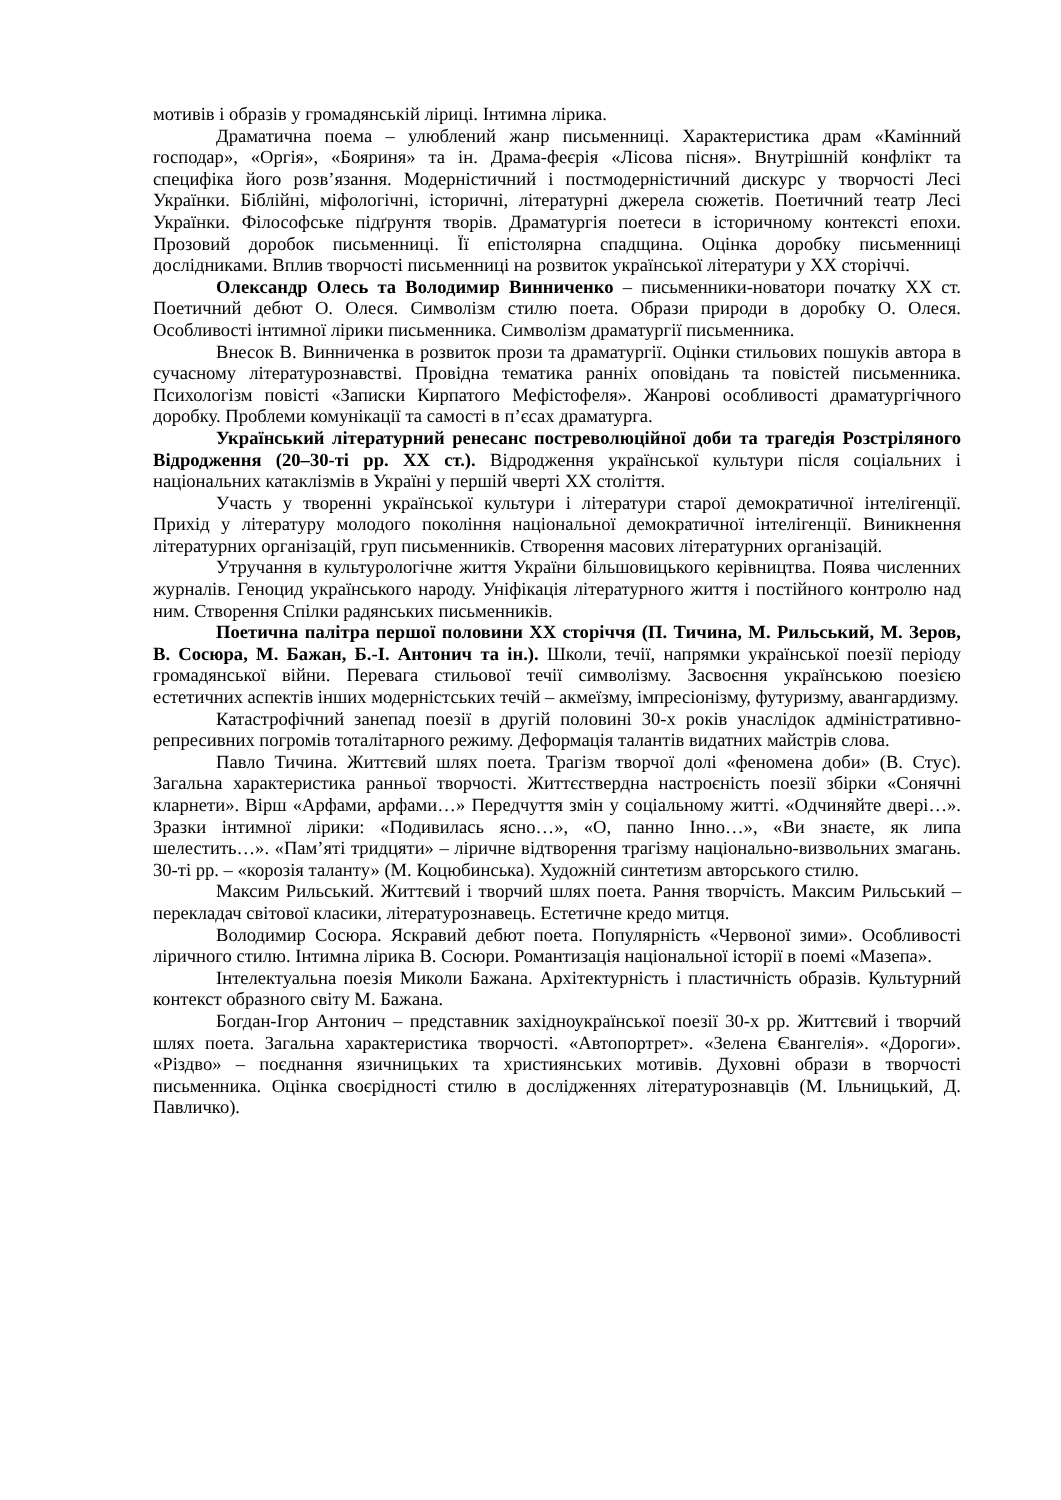мотивів і образів у громадянській ліриці. Інтимна лірика.
Драматична поема – улюблений жанр письменниці. Характеристика драм «Камінний господар», «Оргія», «Бояриня» та ін. Драма-феєрія «Лісова пісня». Внутрішній конфлікт та специфіка його розв’язання. Модерністичний і постмодерністичний дискурс у творчості Лесі Українки. Біблійні, міфологічні, історичні, літературні джерела сюжетів. Поетичний театр Лесі Українки. Філософське підґрунтя творів. Драматургія поетеси в історичному контексті епохи. Прозовий доробок письменниці. Її епістолярна спадщина. Оцінка доробку письменниці дослідниками. Вплив творчості письменниці на розвиток української літератури у ХХ сторіччі.
Олександр Олесь та Володимир Винниченко – письменники-новатори початку ХХ ст. Поетичний дебют О. Олеся. Символізм стилю поета. Образи природи в доробку О. Олеся. Особливості інтимної лірики письменника. Символізм драматургії письменника.
Внесок В. Винниченка в розвиток прози та драматургії. Оцінки стильових пошуків автора в сучасному літературознавстві. Провідна тематика ранніх оповідань та повістей письменника. Психологізм повісті «Записки Кирпатого Мефістофеля». Жанрові особливості драматургічного доробку. Проблеми комунікації та самості в п’єсах драматурга.
Український літературний ренесанс постреволюційної доби та трагедія Розстріляного Відродження (20–30-ті рр. ХХ ст.). Відродження української культури після соціальних і національних катаклізмів в Україні у першій чверті ХХ століття.
Участь у творенні української культури і літератури старої демократичної інтелігенції. Прихід у літературу молодого покоління національної демократичної інтелігенції. Виникнення літературних організацій, груп письменників. Створення масових літературних організацій.
Утручання в культурологічне життя України більшовицького керівництва. Поява численних журналів. Геноцид українського народу. Уніфікація літературного життя і постійного контролю над ним. Створення Спілки радянських письменників.
Поетична палітра першої половини ХХ сторіччя (П. Тичина, М. Рильський, М. Зеров, В. Сосюра, М. Бажан, Б.-І. Антонич та ін.). Школи, течії, напрямки української поезії періоду громадянської війни. Перевага стильової течії символізму. Засвоєння українською поезією естетичних аспектів інших модерністських течій – акмеїзму, імпресіонізму, футуризму, авангардизму.
Катастрофічний занепад поезії в другій половині 30-х років унаслідок адміністративно-репресивних погромів тоталітарного режиму. Деформація талантів видатних майстрів слова.
Павло Тичина. Життєвий шлях поета. Трагізм творчої долі «феномена доби» (В. Стус). Загальна характеристика ранньої творчості. Життєствердна настроєність поезії збірки «Сонячні кларнети». Вірш «Арфами, арфами…» Передчуття змін у соціальному житті. «Одчиняйте двері…». Зразки інтимної лірики: «Подивилась ясно…», «О, панно Інно…», «Ви знаєте, як липа шелестить…». «Пам’яті тридцяти» – ліричне відтворення трагізму національно-визвольних змагань. 30-ті рр. – «корозія таланту» (М. Коцюбинська). Художній синтетизм авторського стилю.
Максим Рильський. Життєвий і творчий шлях поета. Рання творчість. Максим Рильський – перекладач світової класики, літературознавець. Естетичне кредо митця.
Володимир Сосюра. Яскравий дебют поета. Популярність «Червоної зими». Особливості ліричного стилю. Інтимна лірика В. Сосюри. Романтизація національної історії в поемі «Мазепа».
Інтелектуальна поезія Миколи Бажана. Архітектурність і пластичність образів. Культурний контекст образного світу М. Бажана.
Богдан-Ігор Антонич – представник західноукраїнської поезії 30-х рр. Життєвий і творчий шлях поета. Загальна характеристика творчості. «Автопортрет». «Зелена Євангелія». «Дороги». «Різдво» – поєднання язичницьких та християнських мотивів. Духовні образи в творчості письменника. Оцінка своєрідності стилю в дослідженнях літературознавців (М. Ільницький, Д. Павличко).